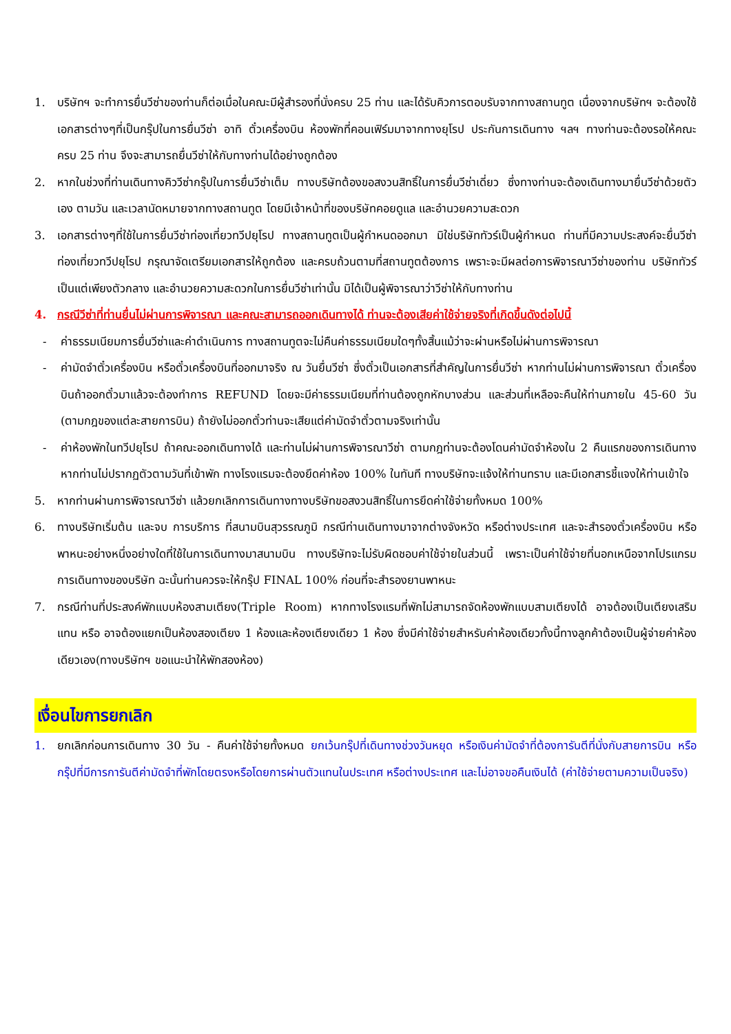1. บริษัทฯ จะทำการยื่นวีซ่าของท่านก็ต่อเมื่อในคณะมีผู้สำรองที่นั่งครบ 25 ท่าน และได้รับคิวการตอบรับจากทางสถานทูต เนื่องจากบริษัทฯ จะต้องใช้เอกสารต่างๆที่เป็นกรุ๊ปในการยื่นวีซ่า อาทิ ตั๋วเครื่องบิน ห้องพักที่คอนเฟิร์มมาจากทางยุโรป ประกันการเดินทาง ฯลฯ ทางท่านจะต้องรอให้คณะครบ 25 ท่าน จึงจะสามารถยื่นวีซ่าให้กับทางท่านได้อย่างถูกต้อง
2. หากในช่วงที่ท่านเดินทางคิววีซ่ากรุ๊ปในการยื่นวีซ่าเต็ม ทางบริษัทต้องขอสงวนสิทธิ์ในการยื่นวีซ่าเดี่ยว ซึ่งทางท่านจะต้องเดินทางมายื่นวีซ่าด้วยตัวเอง ตามวัน และเวลานัดหมายจากทางสถานทูต โดยมีเจ้าหน้าที่ของบริษัทคอยดูแล และอำนวยความสะดวก
3. เอกสารต่างๆที่ใช้ในการยื่นวีซ่าท่องเที่ยวทวีปยุโรป ทางสถานทูตเป็นผู้กำหนดออกมา มิใช่บริษัททัวร์เป็นผู้กำหนด ท่านที่มีความประสงค์จะยื่นวีซ่าท่องเที่ยวทวีปยุโรป กรุณาจัดเตรียมเอกสารให้ถูกต้อง และครบถ้วนตามที่สถานทูตต้องการ เพราะจะมีผลต่อการพิจารณาวีซ่าของท่าน บริษัททัวร์เป็นแต่เพียงตัวกลาง และอำนวยความสะดวกในการยื่นวีซ่าเท่านั้น มิได้เป็นผู้พิจารณาว่าวีซ่าให้กับทางท่าน
4. กรณีวีซ่าที่ท่านยื่นไม่ผ่านการพิจารณา และคณะสามารถออกเดินทางได้ ท่านจะต้องเสียค่าใช้จ่ายจริงที่เกิดขึ้นดังต่อไปนี้
- ค่าธรรมเนียมการยื่นวีซ่าและค่าดำเนินการ ทางสถานทูตจะไม่คืนค่าธรรมเนียมใดๆทั้งสิ้นแม้ว่าจะผ่านหรือไม่ผ่านการพิจารณา
- ค่ามัดจำตั๋วเครื่องบิน หรือตั๋วเครื่องบินที่ออกมาจริง ณ วันยื่นวีซ่า ซึ่งตั๋วเป็นเอกสารที่สำคัญในการยื่นวีซ่า หากท่านไม่ผ่านการพิจารณา ตั๋วเครื่องบินถ้าออกตั๋วมาแล้วจะต้องทำการ REFUND โดยจะมีค่าธรรมเนียมที่ท่านต้องถูกหักบางส่วน และส่วนที่เหลือจะคืนให้ท่านภายใน 45-60 วัน (ตามกฎของแต่ละสายการบิน) ถ้ายังไม่ออกตั๋วท่านจะเสียแต่ค่ามัดจำตั๋วตามจริงเท่านั้น
- ค่าห้องพักในทวีปยุโรป ถ้าคณะออกเดินทางได้ และท่านไม่ผ่านการพิจารณาวีซ่า ตามกฎท่านจะต้องโดนค่ามัดจำห้องใน 2 คืนแรกของการเดินทางหากท่านไม่ปรากฏตัวตามวันที่เข้าพัก ทางโรงแรมจะต้องยึดค่าห้อง 100% ในทันที ทางบริษัทจะแจ้งให้ท่านทราบ และมีเอกสารชี้แจงให้ท่านเข้าใจ
5. หากท่านผ่านการพิจารณาวีซ่า แล้วยกเลิกการเดินทางทางบริษัทขอสงวนสิทธิ์ในการยึดค่าใช้จ่ายทั้งหมด 100%
6. ทางบริษัทเริ่มต้น และจบ การบริการ ที่สนามบินสุวรรณภูมิ กรณีท่านเดินทางมาจากต่างจังหวัด หรือต่างประเทศ และจะสำรองตั๋วเครื่องบิน หรือพาหนะอย่างหนึ่งอย่างใดที่ใช้ในการเดินทางมาสนามบิน ทางบริษัทจะไม่รับผิดชอบค่าใช้จ่ายในส่วนนี้ เพราะเป็นค่าใช้จ่ายที่นอกเหนือจากโปรแกรมการเดินทางของบริษัท ฉะนั้นท่านควรจะให้กรุ๊ป FINAL 100% ก่อนที่จะสำรองยานพาหนะ
7. กรณีท่านที่ประสงค์พักแบบห้องสามเตียง(Triple Room) หากทางโรงแรมที่พักไม่สามารถจัดห้องพักแบบสามเตียงได้ อาจต้องเป็นเตียงเสริมแทน หรือ อาจต้องแยกเป็นห้องสองเตียง 1 ห้องและห้องเตียงเดียว 1 ห้อง ซึ่งมีค่าใช้จ่ายสำหรับค่าห้องเดียวทั้งนี้ทางลูกค้าต้องเป็นผู้จ่ายค่าห้องเดียวเอง(ทางบริษัทฯ ขอแนะนำให้พักสองห้อง)
เงื่อนไขการยกเลิก
1. ยกเลิกก่อนการเดินทาง 30 วัน - คืนค่าใช้จ่ายทั้งหมด ยกเว้นกรุ๊ปที่เดินทางช่วงวันหยุด หรือเงินค่ามัดจำที่ต้องการันตีที่นั่งกับสายการบิน หรือ กรุ๊ปที่มีการการันตีค่ามัดจำที่พักโดยตรงหรือโดยการผ่านตัวแทนในประเทศ หรือต่างประเทศ และไม่อาจขอคืนเงินได้ (ค่าใช้จ่ายตามความเป็นจริง)